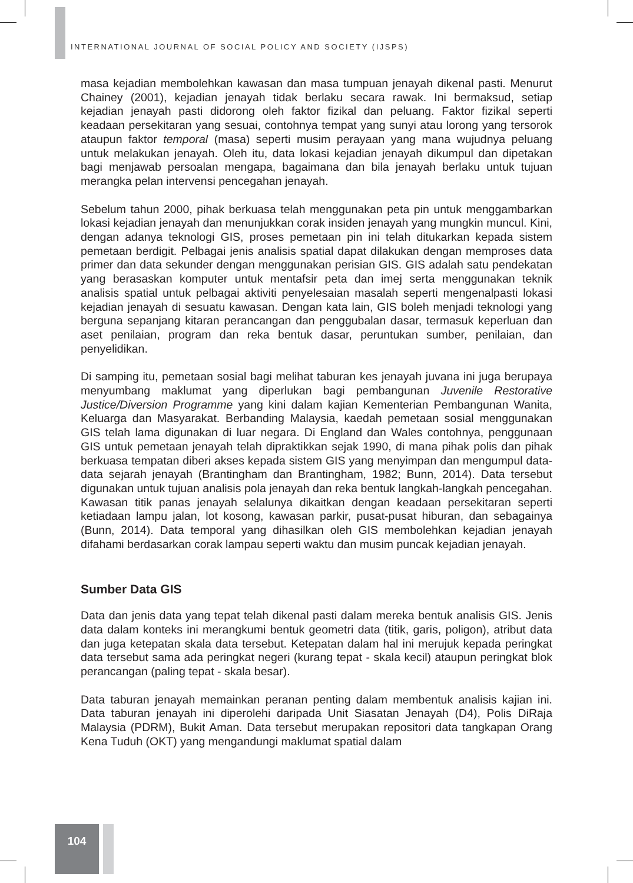INTERNATIONAL JOURNAL OF SOCIAL POLICY AND SOCIETY (IJSPS)
masa kejadian membolehkan kawasan dan masa tumpuan jenayah dikenal pasti. Menurut Chainey (2001), kejadian jenayah tidak berlaku secara rawak. Ini bermaksud, setiap kejadian jenayah pasti didorong oleh faktor fizikal dan peluang. Faktor fizikal seperti keadaan persekitaran yang sesuai, contohnya tempat yang sunyi atau lorong yang tersorok ataupun faktor temporal (masa) seperti musim perayaan yang mana wujudnya peluang untuk melakukan jenayah. Oleh itu, data lokasi kejadian jenayah dikumpul dan dipetakan bagi menjawab persoalan mengapa, bagaimana dan bila jenayah berlaku untuk tujuan merangka pelan intervensi pencegahan jenayah.
Sebelum tahun 2000, pihak berkuasa telah menggunakan peta pin untuk menggambarkan lokasi kejadian jenayah dan menunjukkan corak insiden jenayah yang mungkin muncul. Kini, dengan adanya teknologi GIS, proses pemetaan pin ini telah ditukarkan kepada sistem pemetaan berdigit. Pelbagai jenis analisis spatial dapat dilakukan dengan memproses data primer dan data sekunder dengan menggunakan perisian GIS. GIS adalah satu pendekatan yang berasaskan komputer untuk mentafsir peta dan imej serta menggunakan teknik analisis spatial untuk pelbagai aktiviti penyelesaian masalah seperti mengenalpasti lokasi kejadian jenayah di sesuatu kawasan. Dengan kata lain, GIS boleh menjadi teknologi yang berguna sepanjang kitaran perancangan dan penggubalan dasar, termasuk keperluan dan aset penilaian, program dan reka bentuk dasar, peruntukan sumber, penilaian, dan penyelidikan.
Di samping itu, pemetaan sosial bagi melihat taburan kes jenayah juvana ini juga berupaya menyumbang maklumat yang diperlukan bagi pembangunan Juvenile Restorative Justice/Diversion Programme yang kini dalam kajian Kementerian Pembangunan Wanita, Keluarga dan Masyarakat. Berbanding Malaysia, kaedah pemetaan sosial menggunakan GIS telah lama digunakan di luar negara. Di England dan Wales contohnya, penggunaan GIS untuk pemetaan jenayah telah dipraktikkan sejak 1990, di mana pihak polis dan pihak berkuasa tempatan diberi akses kepada sistem GIS yang menyimpan dan mengumpul data-data sejarah jenayah (Brantingham dan Brantingham, 1982; Bunn, 2014). Data tersebut digunakan untuk tujuan analisis pola jenayah dan reka bentuk langkah-langkah pencegahan. Kawasan titik panas jenayah selalunya dikaitkan dengan keadaan persekitaran seperti ketiadaan lampu jalan, lot kosong, kawasan parkir, pusat-pusat hiburan, dan sebagainya (Bunn, 2014). Data temporal yang dihasilkan oleh GIS membolehkan kejadian jenayah difahami berdasarkan corak lampau seperti waktu dan musim puncak kejadian jenayah.
Sumber Data GIS
Data dan jenis data yang tepat telah dikenal pasti dalam mereka bentuk analisis GIS. Jenis data dalam konteks ini merangkumi bentuk geometri data (titik, garis, poligon), atribut data dan juga ketepatan skala data tersebut. Ketepatan dalam hal ini merujuk kepada peringkat data tersebut sama ada peringkat negeri (kurang tepat - skala kecil) ataupun peringkat blok perancangan (paling tepat - skala besar).
Data taburan jenayah memainkan peranan penting dalam membentuk analisis kajian ini. Data taburan jenayah ini diperolehi daripada Unit Siasatan Jenayah (D4), Polis DiRaja Malaysia (PDRM), Bukit Aman. Data tersebut merupakan repositori data tangkapan Orang Kena Tuduh (OKT) yang mengandungi maklumat spatial dalam
104